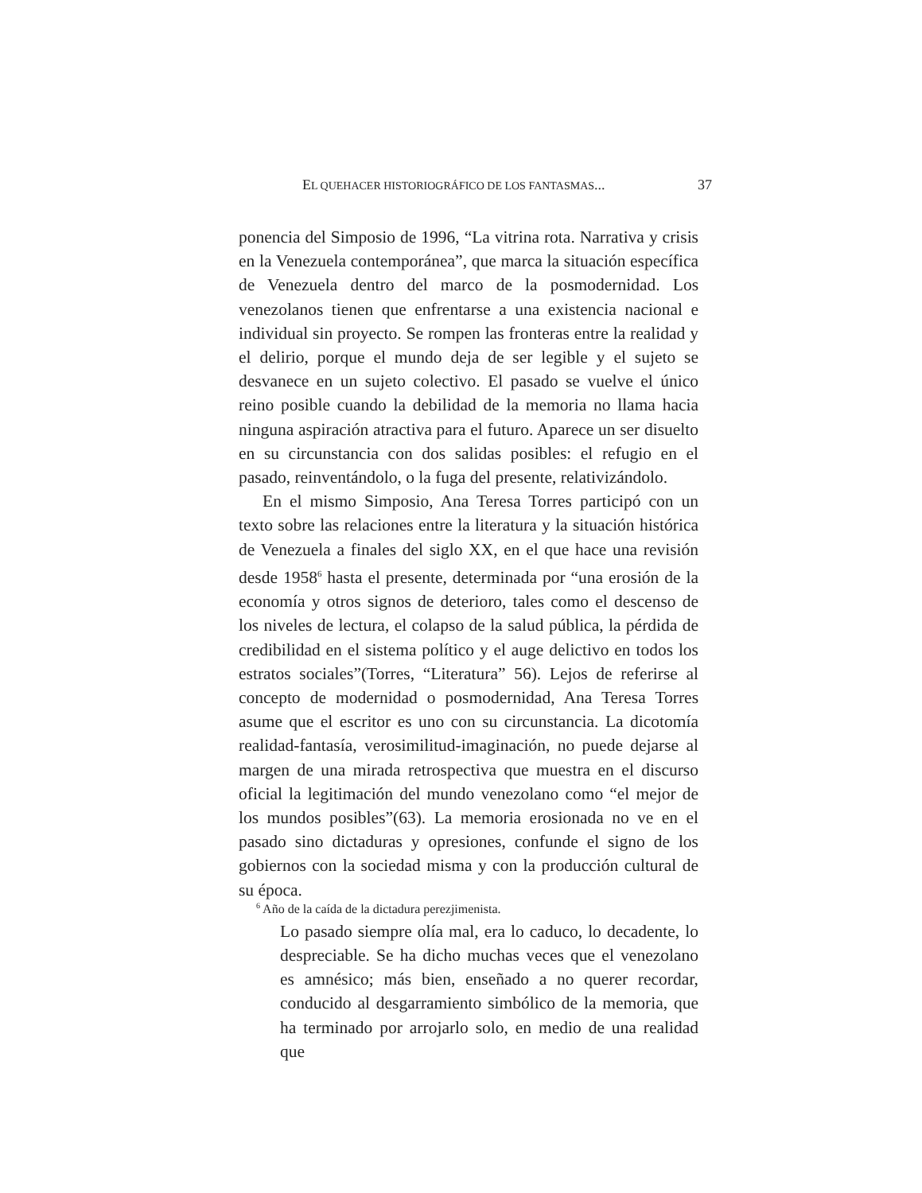EL QUEHACER HISTORIOGRÁFICO DE LOS FANTASMAS... 37
ponencia del Simposio de 1996, “La vitrina rota. Narrativa y crisis en la Venezuela contemporánea”, que marca la situación específica de Venezuela dentro del marco de la posmodernidad. Los venezolanos tienen que enfrentarse a una existencia nacional e individual sin proyecto. Se rompen las fronteras entre la realidad y el delirio, porque el mundo deja de ser legible y el sujeto se desvanece en un sujeto colectivo. El pasado se vuelve el único reino posible cuando la debilidad de la memoria no llama hacia ninguna aspiración atractiva para el futuro. Aparece un ser disuelto en su circunstancia con dos salidas posibles: el refugio en el pasado, reinventándolo, o la fuga del presente, relativizándolo.
En el mismo Simposio, Ana Teresa Torres participó con un texto sobre las relaciones entre la literatura y la situación histórica de Venezuela a finales del siglo XX, en el que hace una revisión desde 1958<sup>6</sup> hasta el presente, determinada por “una erosión de la economía y otros signos de deterioro, tales como el descenso de los niveles de lectura, el colapso de la salud pública, la pérdida de credibilidad en el sistema político y el auge delictivo en todos los estratos sociales”(Torres, “Literatura” 56). Lejos de referirse al concepto de modernidad o posmodernidad, Ana Teresa Torres asume que el escritor es uno con su circunstancia. La dicotomía realidad-fantasía, verosimilitud-imaginación, no puede dejarse al margen de una mirada retrospectiva que muestra en el discurso oficial la legitimación del mundo venezolano como “el mejor de los mundos posibles”(63). La memoria erosionada no ve en el pasado sino dictaduras y opresiones, confunde el signo de los gobiernos con la sociedad misma y con la producción cultural de su época.
Lo pasado siempre olía mal, era lo caduco, lo decadente, lo despreciable. Se ha dicho muchas veces que el venezolano es amnésico; más bien, enseñado a no querer recordar, conducido al desgarramiento simbólico de la memoria, que ha terminado por arrojarlo solo, en medio de una realidad que
<sup>6</sup> Año de la caída de la dictadura perezjimenista.